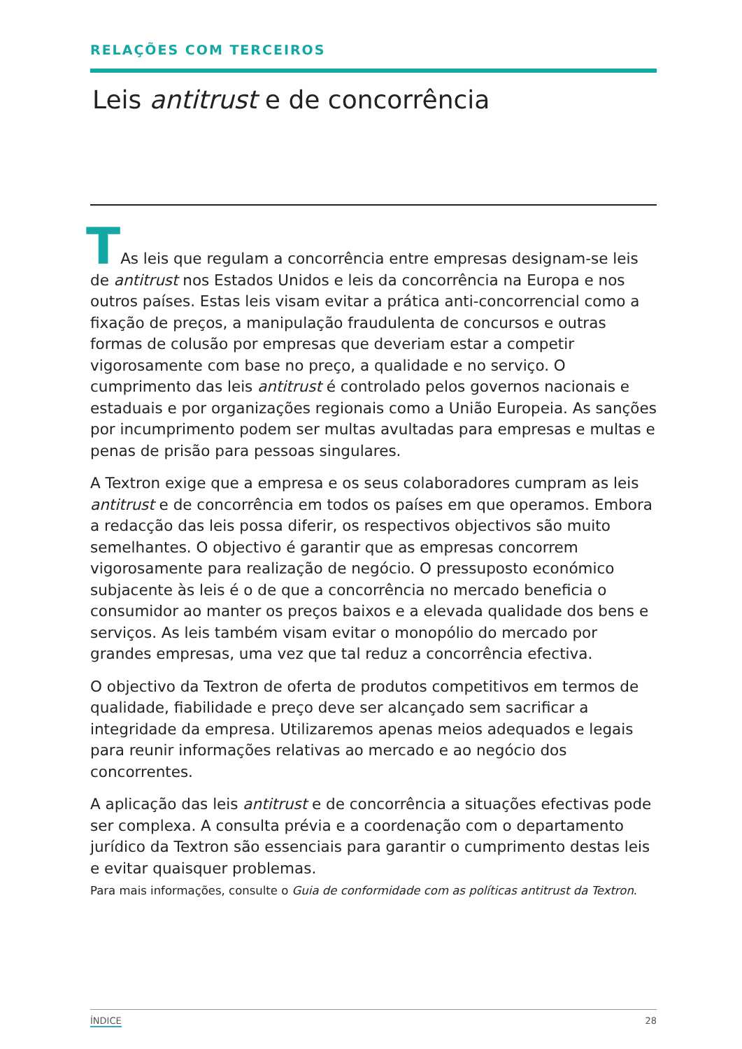RELAÇÕES COM TERCEIROS
Leis antitrust e de concorrência
TAs leis que regulam a concorrência entre empresas designam-se leis de antitrust nos Estados Unidos e leis da concorrência na Europa e nos outros países. Estas leis visam evitar a prática anti-concorrencial como a fixação de preços, a manipulação fraudulenta de concursos e outras formas de colusão por empresas que deveriam estar a competir vigorosamente com base no preço, a qualidade e no serviço. O cumprimento das leis antitrust é controlado pelos governos nacionais e estaduais e por organizações regionais como a União Europeia. As sanções por incumprimento podem ser multas avultadas para empresas e multas e penas de prisão para pessoas singulares.
A Textron exige que a empresa e os seus colaboradores cumpram as leis antitrust e de concorrência em todos os países em que operamos. Embora a redacção das leis possa diferir, os respectivos objectivos são muito semelhantes. O objectivo é garantir que as empresas concorrem vigorosamente para realização de negócio. O pressuposto económico subjacente às leis é o de que a concorrência no mercado beneficia o consumidor ao manter os preços baixos e a elevada qualidade dos bens e serviços. As leis também visam evitar o monopólio do mercado por grandes empresas, uma vez que tal reduz a concorrência efectiva.
O objectivo da Textron de oferta de produtos competitivos em termos de qualidade, fiabilidade e preço deve ser alcançado sem sacrificar a integridade da empresa. Utilizaremos apenas meios adequados e legais para reunir informações relativas ao mercado e ao negócio dos concorrentes.
A aplicação das leis antitrust e de concorrência a situações efectivas pode ser complexa. A consulta prévia e a coordenação com o departamento jurídico da Textron são essenciais para garantir o cumprimento destas leis e evitar quaisquer problemas.
Para mais informações, consulte o Guia de conformidade com as políticas antitrust da Textron.
ÍNDICE 28